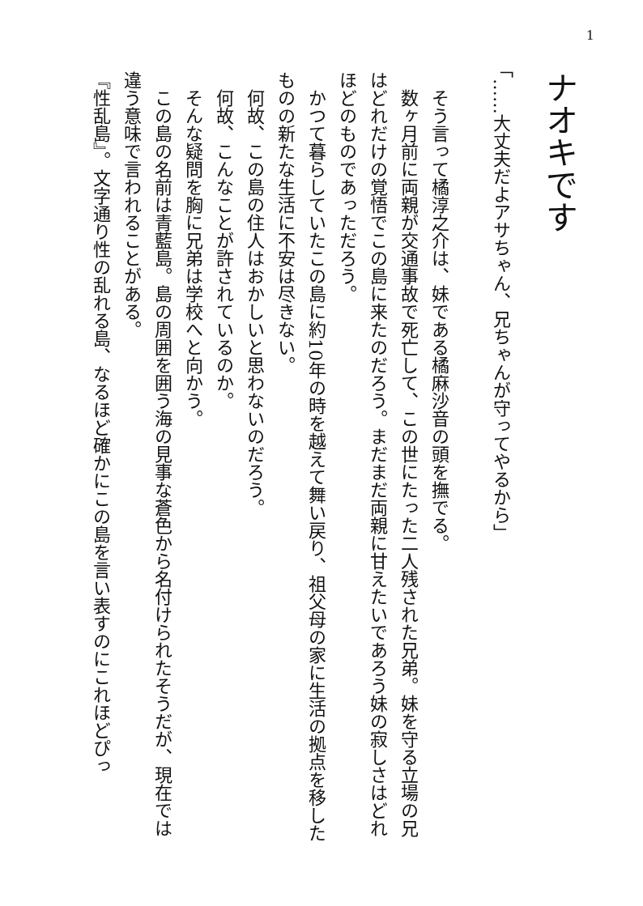1
ナオキです
「……大丈夫だよアサちゃん、兄ちゃんが守ってやるから」
そう言って橘淳之介は、妹である橘麻沙音の頭を撫でる。
数ヶ月前に両親が交通事故で死亡して、この世にたった二人残された兄弟。妹を守る立場の兄はどれだけの覚悟でこの島に来たのだろう。まだまだ両親に甘えたいであろう妹の寂しさはどれほどのものであっただろう。
かつて暮らしていたこの島に約10年の時を越えて舞い戻り、祖父母の家に生活の拠点を移したものの新たな生活に不安は尽きない。
何故、この島の住人はおかしいと思わないのだろう。
何故、こんなことが許されているのか。
そんな疑問を胸に兄弟は学校へと向かう。
この島の名前は青藍島。島の周囲を囲う海の見事な蒼色から名付けられたそうだが、現在では違う意味で言われることがある。
『性乱島』。文字通り性の乱れる島、なるほど確かにこの島を言い表すのにこれほどぴっ